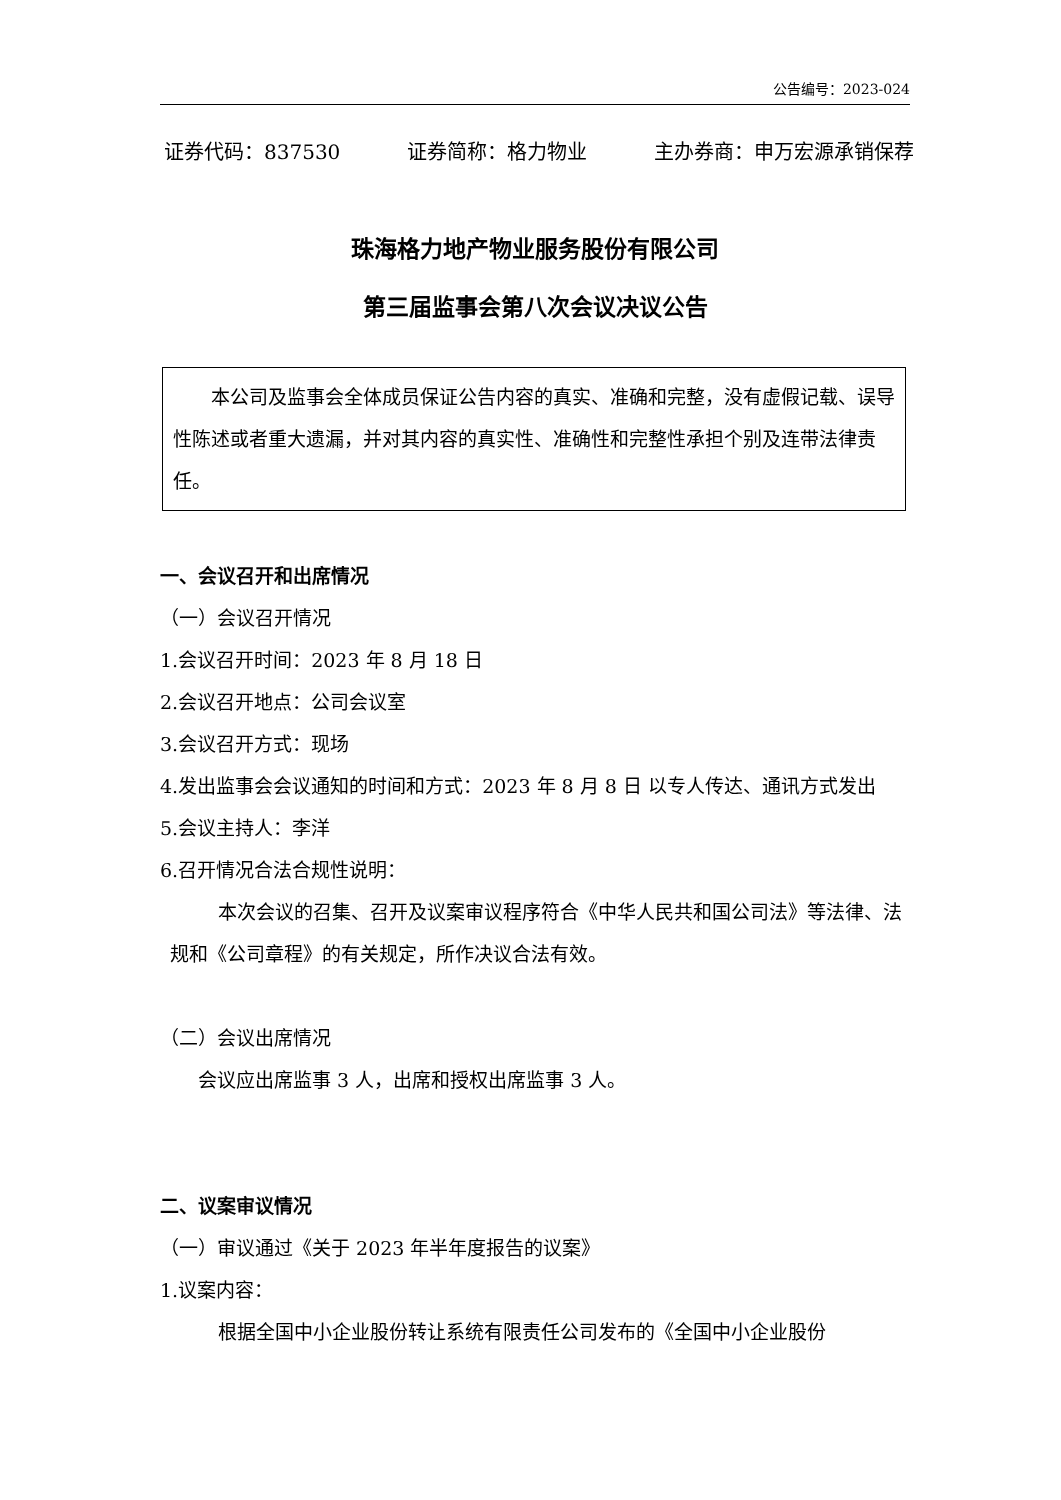公告编号：2023-024
证券代码：837530 证券简称：格力物业 主办券商：申万宏源承销保荐
珠海格力地产物业服务股份有限公司
第三届监事会第八次会议决议公告
本公司及监事会全体成员保证公告内容的真实、准确和完整，没有虚假记载、误导性陈述或者重大遗漏，并对其内容的真实性、准确性和完整性承担个别及连带法律责任。
一、会议召开和出席情况
（一）会议召开情况
1.会议召开时间：2023 年 8 月 18 日
2.会议召开地点：公司会议室
3.会议召开方式：现场
4.发出监事会会议通知的时间和方式：2023 年 8 月 8 日 以专人传达、通讯方式发出
5.会议主持人：李洋
6.召开情况合法合规性说明：
本次会议的召集、召开及议案审议程序符合《中华人民共和国公司法》等法律、法规和《公司章程》的有关规定，所作决议合法有效。
（二）会议出席情况
会议应出席监事 3 人，出席和授权出席监事 3 人。
二、议案审议情况
（一）审议通过《关于 2023 年半年度报告的议案》
1.议案内容：
根据全国中小企业股份转让系统有限责任公司发布的《全国中小企业股份